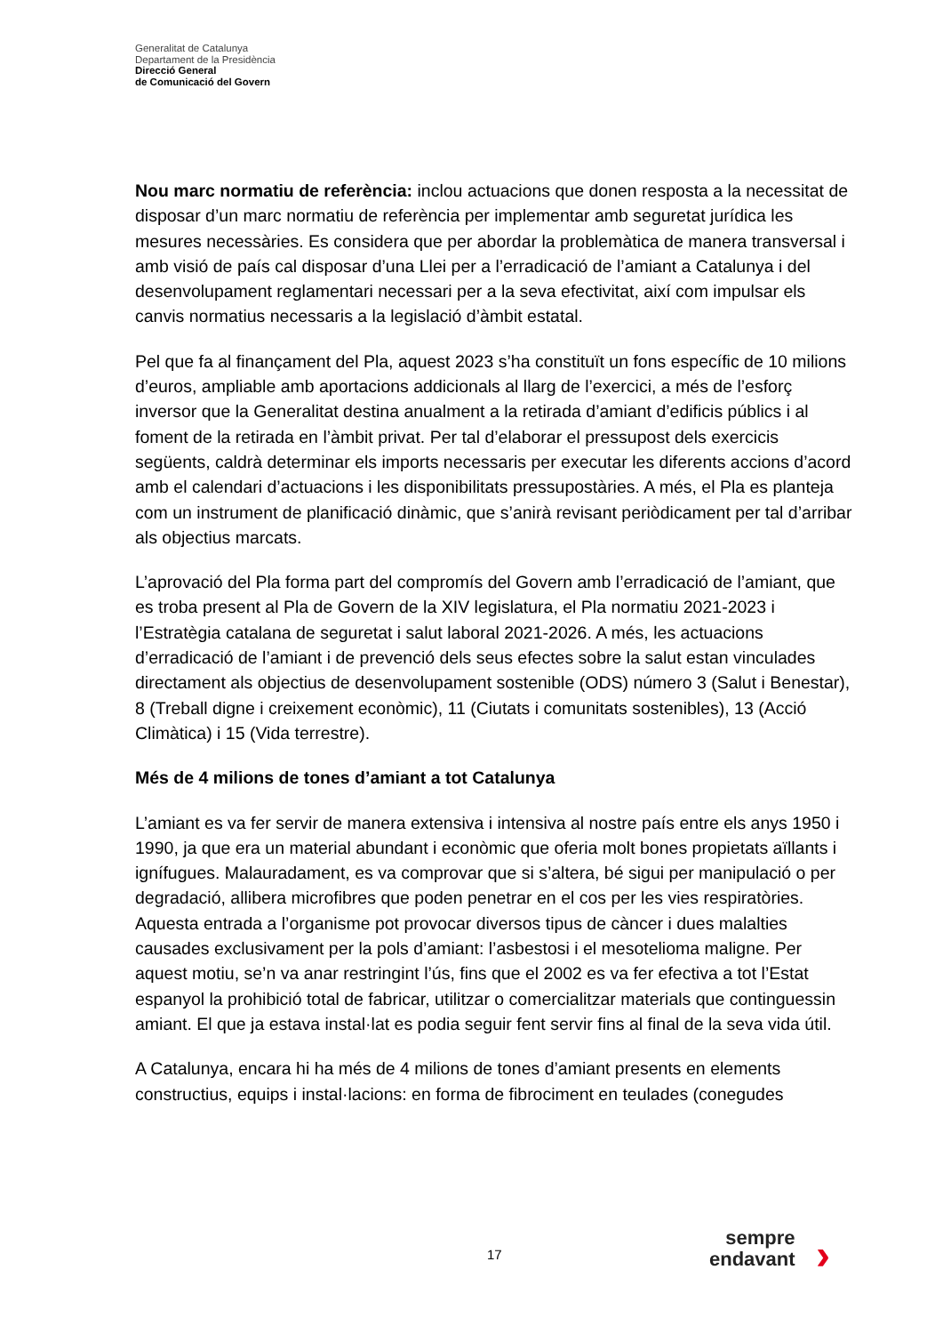Generalitat de Catalunya
Departament de la Presidència
Direcció General
de Comunicació del Govern
Nou marc normatiu de referència: inclou actuacions que donen resposta a la necessitat de disposar d’un marc normatiu de referència per implementar amb seguretat jurídica les mesures necessàries. Es considera que per abordar la problemàtica de manera transversal i amb visió de país cal disposar d’una Llei per a l’erradicació de l’amiant a Catalunya i del desenvolupament reglamentari necessari per a la seva efectivitat, així com impulsar els canvis normatius necessaris a la legislació d’àmbit estatal.
Pel que fa al finançament del Pla, aquest 2023 s’ha constituït un fons específic de 10 milions d’euros, ampliable amb aportacions addicionals al llarg de l’exercici, a més de l’esforç inversor que la Generalitat destina anualment a la retirada d’amiant d’edificis públics i al foment de la retirada en l’àmbit privat. Per tal d’elaborar el pressupost dels exercicis següents, caldrà determinar els imports necessaris per executar les diferents accions d’acord amb el calendari d’actuacions i les disponibilitats pressupostàries. A més, el Pla es planteja com un instrument de planificació dinàmic, que s’anirà revisant periòdicament per tal d’arribar als objectius marcats.
L’aprovació del Pla forma part del compromís del Govern amb l’erradicació de l’amiant, que es troba present al Pla de Govern de la XIV legislatura, el Pla normatiu 2021-2023 i l’Estratègia catalana de seguretat i salut laboral 2021-2026. A més, les actuacions d’erradicació de l’amiant i de prevenció dels seus efectes sobre la salut estan vinculades directament als objectius de desenvolupament sostenible (ODS) número 3 (Salut i Benestar), 8 (Treball digne i creixement econòmic), 11 (Ciutats i comunitats sostenibles), 13 (Acció Climàtica) i 15 (Vida terrestre).
Més de 4 milions de tones d’amiant a tot Catalunya
L’amiant es va fer servir de manera extensiva i intensiva al nostre país entre els anys 1950 i 1990, ja que era un material abundant i econòmic que oferia molt bones propietats aïllants i ignífugues. Malauradament, es va comprovar que si s’altera, bé sigui per manipulació o per degradació, allibera microfibres que poden penetrar en el cos per les vies respiratòries. Aquesta entrada a l’organisme pot provocar diversos tipus de càncer i dues malalties causades exclusivament per la pols d’amiant: l’asbestosi i el mesotelioma maligne. Per aquest motiu, se’n va anar restringint l’ús, fins que el 2002 es va fer efectiva a tot l’Estat espanyol la prohibició total de fabricar, utilitzar o comercialitzar materials que continguessin amiant. El que ja estava instal·lat es podia seguir fent servir fins al final de la seva vida útil.
A Catalunya, encara hi ha més de 4 milions de tones d’amiant presents en elements constructius, equips i instal·lacions: en forma de fibrociment en teulades (conegudes
17
sempre
endavant
›